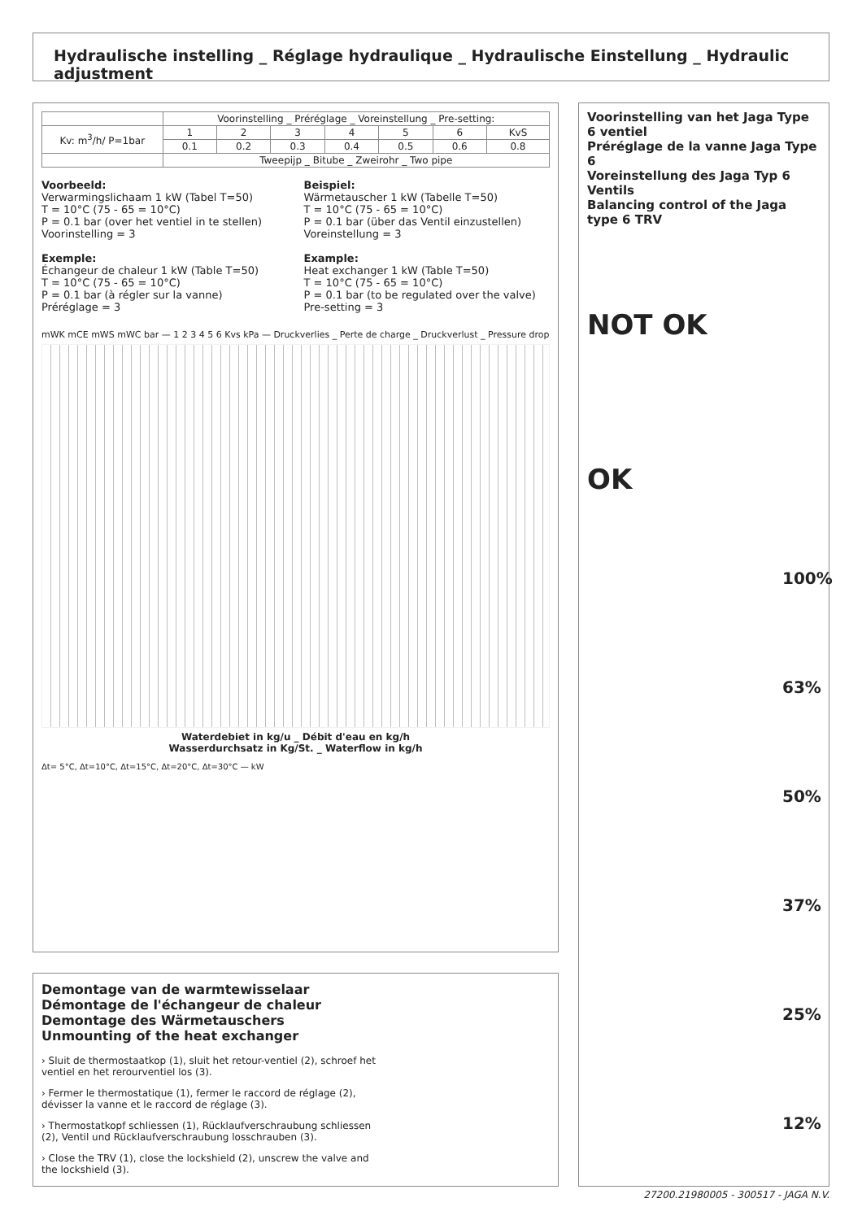Hydraulische instelling _ Réglage hydraulique _ Hydraulische Einstellung _ Hydraulic adjustment
| | Voorinstelling _ Préréglage _ Voreinstellung _ Pre-setting: | | | | | | |
| Kv: m<sup>3</sup>/h/ P=1bar | 1 | 2 | 3 | 4 | 5 | 6 | KvS |
| | 0.1 | 0.2 | 0.3 | 0.4 | 0.5 | 0.6 | 0.8 |
| | Tweepijp _ Bitube _ Zweirohr _ Two pipe | | | | | | |
Voorbeeld:
Verwarmingslichaam 1 kW (Tabel T=50)
T = 10°C (75 - 65 = 10°C)
P = 0.1 bar (over het ventiel in te stellen)
Voorinstelling = 3
Exemple:
Échangeur de chaleur 1 kW (Table T=50)
T = 10°C (75 - 65 = 10°C)
P = 0.1 bar (à régler sur la vanne)
Préréglage = 3
Beispiel:
Wärmetauscher 1 kW (Tabelle T=50)
T = 10°C (75 - 65 = 10°C)
P = 0.1 bar (über das Ventil einzustellen)
Voreinstellung = 3
Example:
Heat exchanger 1 kW (Table T=50)
T = 10°C (75 - 65 = 10°C)
P = 0.1 bar (to be regulated over the valve)
Pre-setting = 3
mWK mCE mWS mWC bar — 1 2 3 4 5 6 Kvs kPa — Druckverlies _ Perte de charge _ Druckverlust _ Pressure drop
Waterdebiet in kg/u _ Débit d'eau en kg/h
Wasserdurchsatz in Kg/St. _ Waterflow in kg/h
Δt= 5°C, Δt=10°C, Δt=15°C, Δt=20°C, Δt=30°C — kW
Voorinstelling van het Jaga Type 6 ventiel
Préréglage de la vanne Jaga Type 6
Voreinstellung des Jaga Typ 6 Ventils
Balancing control of the Jaga type 6 TRV
NOT OK
OK
100%
63%
50%
37%
25%
12%
Demontage van de warmtewisselaar
Démontage de l'échangeur de chaleur
Demontage des Wärmetauschers
Unmounting of the heat exchanger
› Sluit de thermostaatkop (1), sluit het retour-ventiel (2), schroef het ventiel en het rerourventiel los (3).
› Fermer le thermostatique (1), fermer le raccord de réglage (2), dévisser la vanne et le raccord de réglage (3).
› Thermostatkopf schliessen (1), Rücklaufverschraubung schliessen (2), Ventil und Rücklaufverschraubung losschrauben (3).
› Close the TRV (1), close the lockshield (2), unscrew the valve and the lockshield (3).
27200.21980005 - 300517 - JAGA N.V.